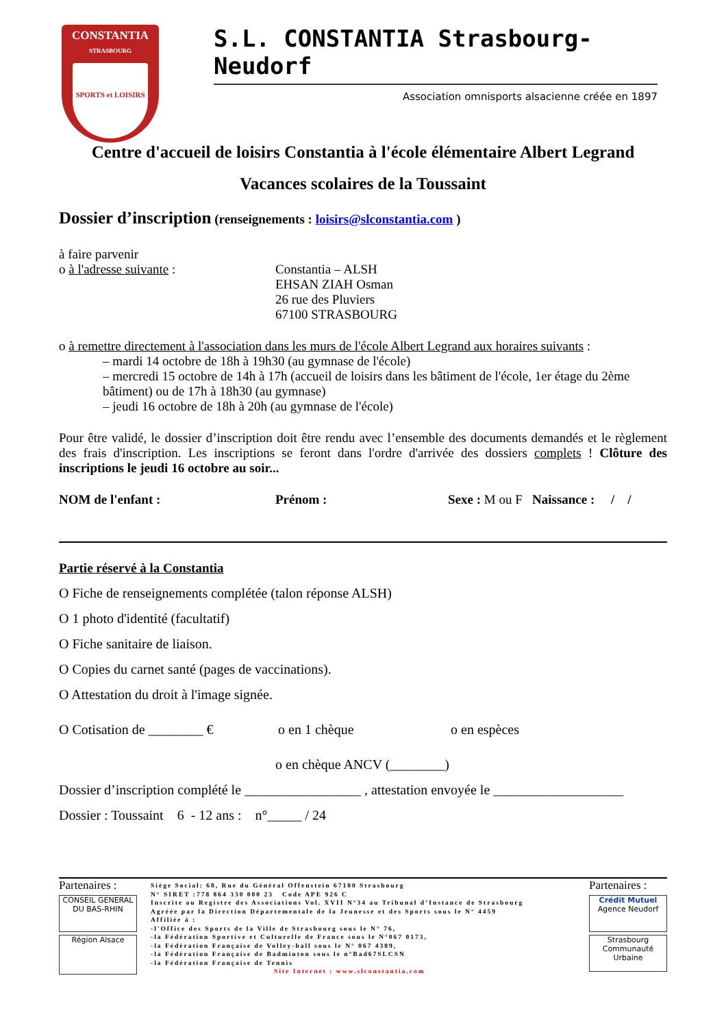CONSTANTIA
STRASBOURG
SPORTS et LOISIRS
S.L. CONSTANTIA Strasbourg-Neudorf
Association omnisports alsacienne créée en 1897
Centre d'accueil de loisirs Constantia à l'école élémentaire Albert Legrand
Vacances scolaires de la Toussaint
Dossier d’inscription (renseignements : loisirs@slconstantia.com )
à faire parvenir
o à l'adresse suivante : Constantia – ALSH
EHSAN ZIAH Osman
26 rue des Pluviers
67100 STRASBOURG
o à remettre directement à l'association dans les murs de l'école Albert Legrand aux horaires suivants :
– mardi 14 octobre de 18h à 19h30 (au gymnase de l'école)
– mercredi 15 octobre de 14h à 17h (accueil de loisirs dans les bâtiment de l'école, 1er étage du 2ème bâtiment) ou de 17h à 18h30 (au gymnase)
– jeudi 16 octobre de 18h à 20h (au gymnase de l'école)
Pour être validé, le dossier d’inscription doit être rendu avec l’ensemble des documents demandés et le règlement des frais d'inscription. Les inscriptions se feront dans l'ordre d'arrivée des dossiers complets ! Clôture des inscriptions le jeudi 16 octobre au soir...
NOM de l'enfant : Prénom : Sexe : M ou F Naissance : / /
Partie réservé à la Constantia
O Fiche de renseignements complétée (talon réponse ALSH)
O 1 photo d'identité (facultatif)
O Fiche sanitaire de liaison.
O Copies du carnet santé (pages de vaccinations).
O Attestation du droit à l'image signée.
O Cotisation de ________ € o en 1 chèque o en espèces
o en chèque ANCV (________)
Dossier d’inscription complété le _________________ , attestation envoyée le ___________________
Dossier : Toussaint 6 - 12 ans : n°_____ / 24
Partenaires :
CONSEIL GENERAL DU BAS-RHIN
Région Alsace
Siège Social: 68, Rue du Général Offenstein 67100 Strasbourg
N° SIRET :778 864 330 000 23 Code APE 926 C
Inscrite au Registre des Associations Vol. XVII N°34 au Tribunal d’Instance de Strasbourg
Agréée par la Direction Départementale de la Jeunesse et des Sports sous le N° 4459
Affiliée à :
-l'Office des Sports de la Ville de Strasbourg sous le N° 76,
-la Fédération Sportive et Culturelle de France sous le N°067 0173,
-la Fédération Française de Volley-ball sous le N° 067 4389,
-la Fédération Française de Badminton sous le n°Bad67SLCSN
-la Fédération Française de Tennis
Site Internet : www.slconstantia.com
Partenaires :
Crédit Mutuel
Agence Neudorf
Strasbourg
Communauté Urbaine